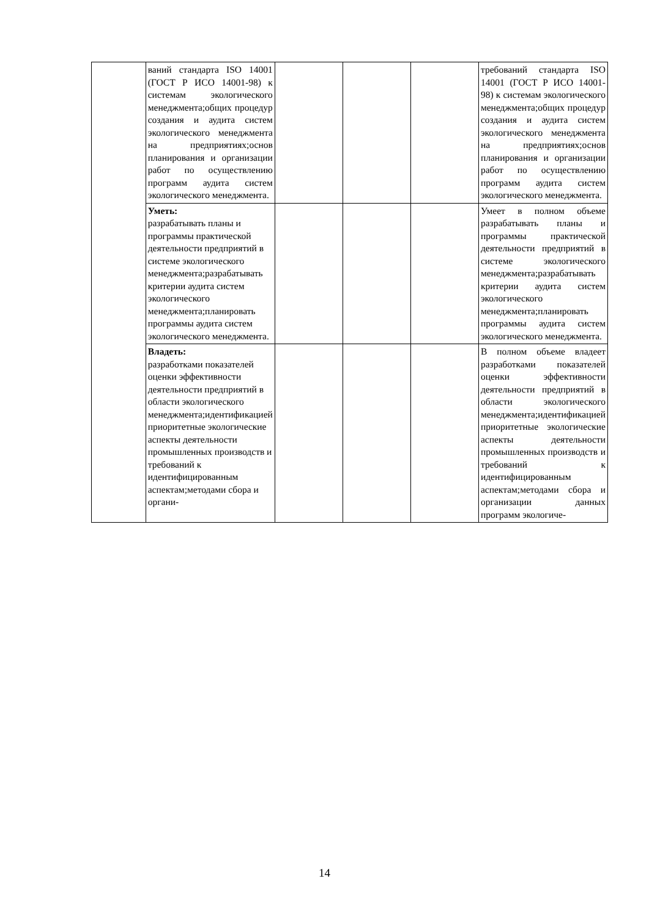| | ваний стандарта ISO 14001 (ГОСТ Р ИСО 14001-98) к системам экологического менеджмента;общих процедур создания и аудита систем экологического менеджмента на предприятиях;основ планирования и организации работ по осуществлению программ аудита систем экологического менеджмента. | | | | требований стандарта ISO 14001 (ГОСТ Р ИСО 14001-98) к системам экологического менеджмента;общих процедур создания и аудита систем экологического менеджмента на предприятиях;основ планирования и организации работ по осуществлению программ аудита систем экологического менеджмента. |
| | Уметь: разрабатывать планы и программы практической деятельности предприятий в системе экологического менеджмента;разрабатывать критерии аудита систем экологического менеджмента;планировать программы аудита систем экологического менеджмента. | | | | Умеет в полном объеме разрабатывать планы и программы практической деятельности предприятий в системе экологического менеджмента;разрабатывать критерии аудита систем экологического менеджмента;планировать программы аудита систем экологического менеджмента. |
| | Владеть: разработками показателей оценки эффективности деятельности предприятий в области экологического менеджмента;идентификацией приоритетные экологические аспекты деятельности промышленных производств и требований к идентифицированным аспектам;методами сбора и органи- | | | | В полном объеме владеет разработками показателей оценки эффективности деятельности предприятий в области экологического менеджмента;идентификацией приоритетные экологические аспекты деятельности промышленных производств и требований к идентифицированным аспектам;методами сбора и организации данных программ экологиче- |
14